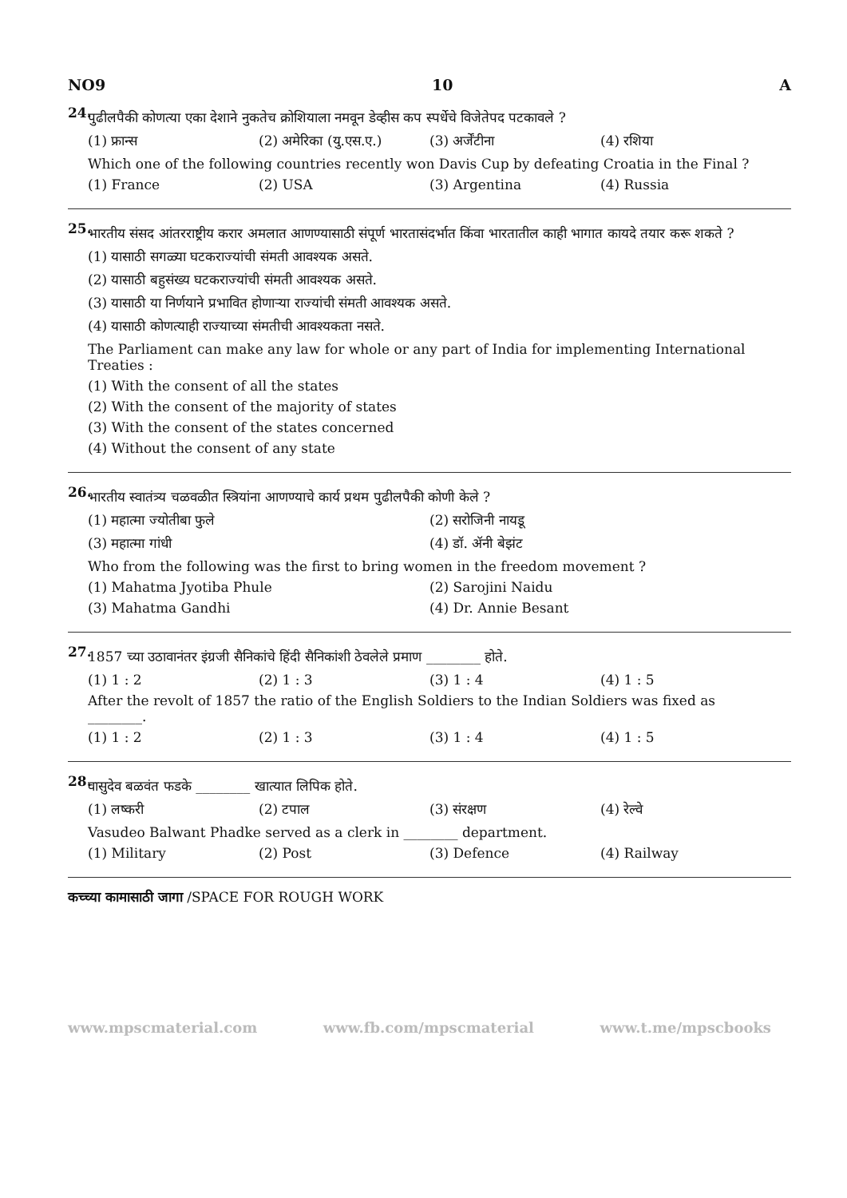NO9 10 A
24.
पुढीलपैकी कोणत्या एका देशाने नुकतेच क्रोशियाला नमवून डेव्हीस कप स्पर्धेचे विजेतेपद पटकावले ?
(1) फ्रान्स (2) अमेरिका (यु.एस.ए.) (3) अर्जेंटीना (4) रशिया
Which one of the following countries recently won Davis Cup by defeating Croatia in the Final ?
(1) France (2) USA (3) Argentina (4) Russia
25.
भारतीय संसद आंतरराष्ट्रीय करार अमलात आणण्यासाठी संपूर्ण भारतासंदर्भात किंवा भारतातील काही भागात कायदे तयार करू शकते ?
(1) यासाठी सगळ्या घटकराज्यांची संमती आवश्यक असते.
(2) यासाठी बहुसंख्य घटकराज्यांची संमती आवश्यक असते.
(3) यासाठी या निर्णयाने प्रभावित होणाऱ्या राज्यांची संमती आवश्यक असते.
(4) यासाठी कोणत्याही राज्याच्या संमतीची आवश्यकता नसते.
The Parliament can make any law for whole or any part of India for implementing International Treaties :
(1) With the consent of all the states
(2) With the consent of the majority of states
(3) With the consent of the states concerned
(4) Without the consent of any state
26.
भारतीय स्वातंत्र्य चळवळीत स्त्रियांना आणण्याचे कार्य प्रथम पुढीलपैकी कोणी केले ?
(1) महात्मा ज्योतीबा फुले (2) सरोजिनी नायडू
(3) महात्मा गांधी (4) डॉ. ॲनी बेझंट
Who from the following was the first to bring women in the freedom movement ?
(1) Mahatma Jyotiba Phule (2) Sarojini Naidu
(3) Mahatma Gandhi (4) Dr. Annie Besant
27.
1857 च्या उठावानंतर इंग्रजी सैनिकांचे हिंदी सैनिकांशी ठेवलेले प्रमाण ________ होते.
(1) 1 : 2 (2) 1 : 3 (3) 1 : 4 (4) 1 : 5
After the revolt of 1857 the ratio of the English Soldiers to the Indian Soldiers was fixed as ________.
(1) 1 : 2 (2) 1 : 3 (3) 1 : 4 (4) 1 : 5
28.
वासुदेव बळवंत फडके ________ खात्यात लिपिक होते.
(1) लष्करी (2) टपाल (3) संरक्षण (4) रेल्वे
Vasudeo Balwant Phadke served as a clerk in ________ department.
(1) Military (2) Post (3) Defence (4) Railway
कच्च्या कामासाठी जागा /SPACE FOR ROUGH WORK
www.mpscmaterial.com www.fb.com/mpscmaterial www.t.me/mpscbooks